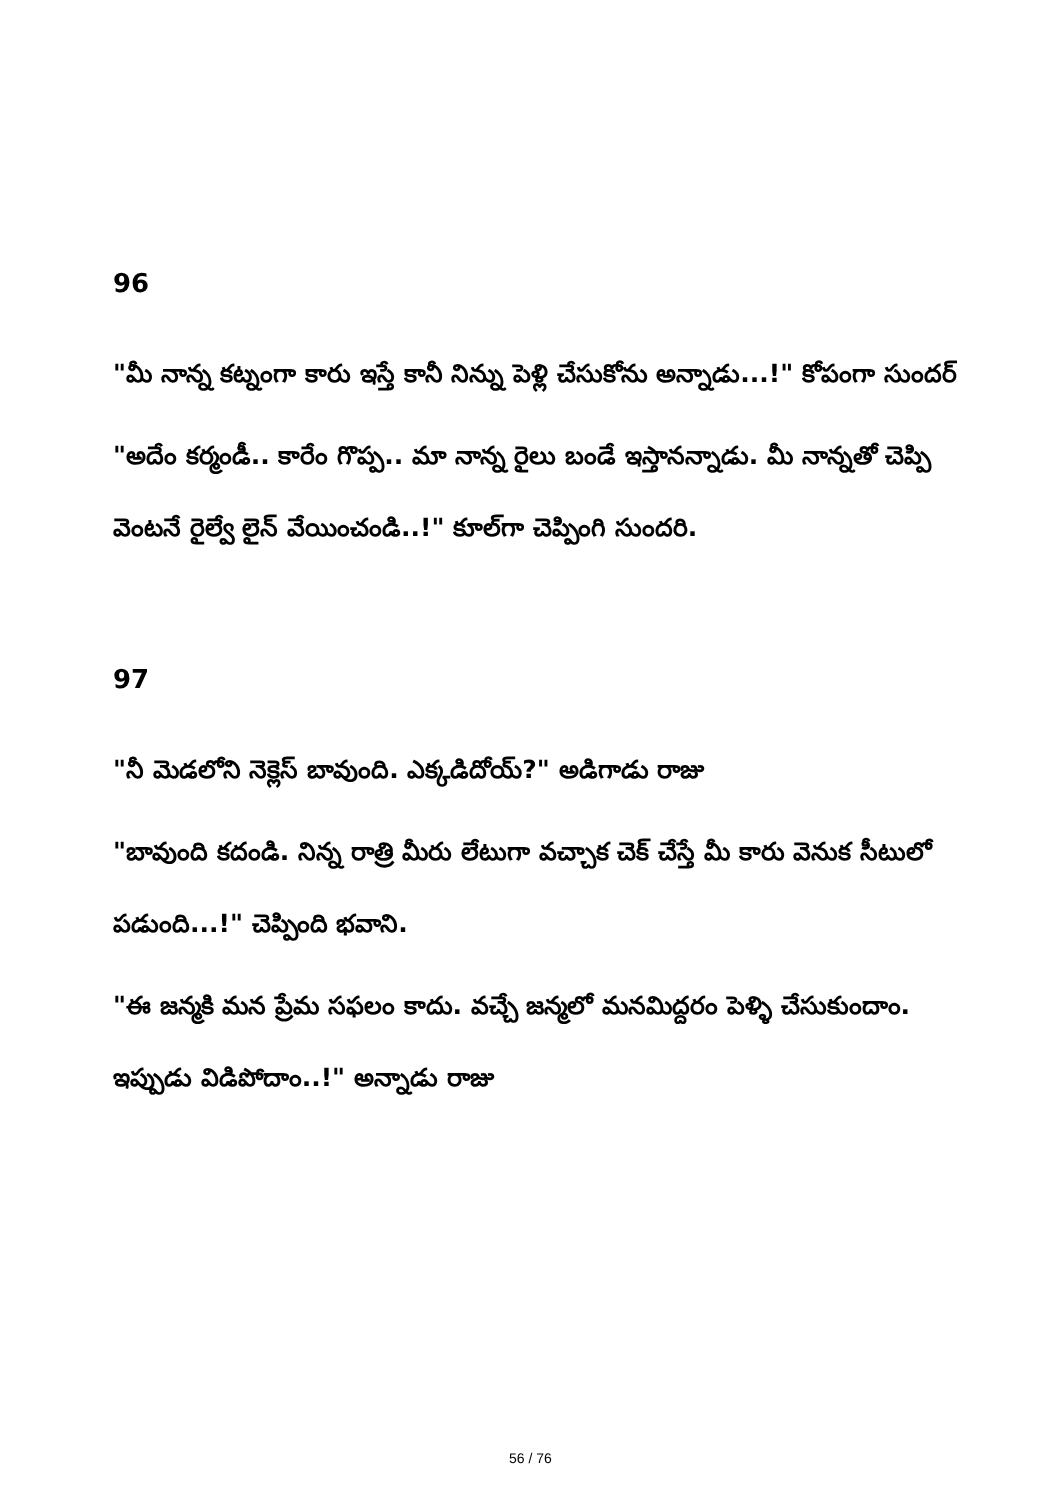96
"మీ నాన్న కట్నంగా కారు ఇస్తే కానీ నిన్ను పెళ్లి చేసుకోను అన్నాడు...!" కోపంగా సుందర్
"అదేం కర్మండీ.. కారేం గొప్ప.. మా నాన్న రైలు బండే ఇస్తానన్నాడు. మీ నాన్నతో చెప్పి వెంటనే రైల్వే లైన్ వేయించండి..!" కూల్‌గా చెప్పింగి సుందరి.
97
"నీ మెడలోని నెక్లెస్ బావుంది. ఎక్కడిదోయ్?" అడిగాడు రాజు
"బావుంది కదండి. నిన్న రాత్రి మీరు లేటుగా వచ్చాక చెక్ చేస్తే మీ కారు వెనుక సీటులో పడుంది...!" చెప్పింది భవాని.
"ఈ జన్మకి మన ప్రేమ సఫలం కాదు. వచ్చే జన్మలో మనమిద్దరం పెళ్ళి చేసుకుందాం. ఇప్పుడు విడిపోదాం..!" అన్నాడు రాజు
56 / 76